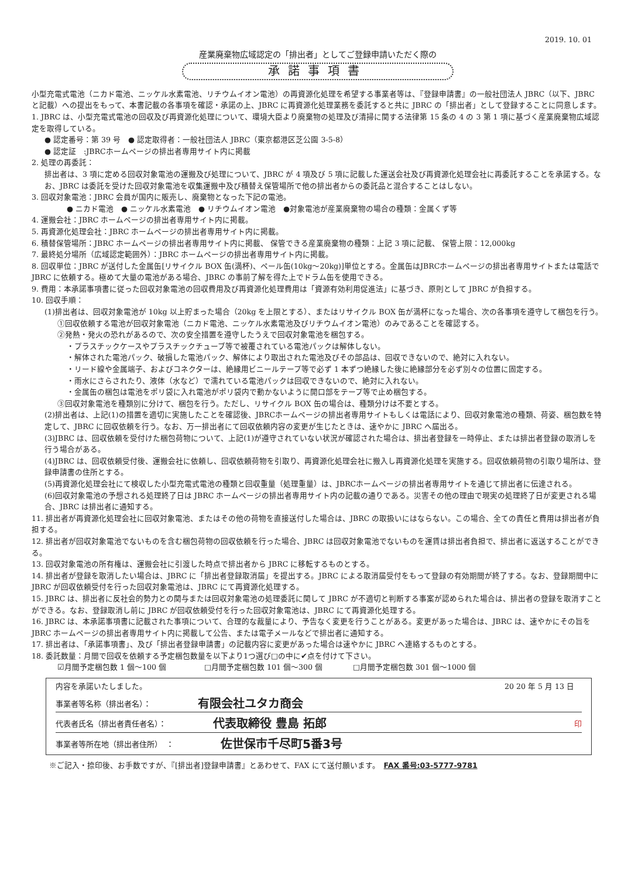2019. 10. 01
産業廃棄物広域認定の「排出者」としてご登録申請いただく際の
承諾事項書
小型充電式電池（ニカド電池、ニッケル水素電池、リチウムイオン電池）の再資源化処理を希望する事業者等は、『登録申請書』の一般社団法人 JBRC（以下、JBRC と記載）への提出をもって、本書記載の各事項を確認・承諾の上、JBRC に再資源化処理業務を委託すると共に JBRC の「排出者」として登録することに同意します。
1. JBRC は、小型充電式電池の回収及び再資源化処理について、環境大臣より廃棄物の処理及び清掃に関する法律第 15 条の 4 の 3 第 1 項に基づく産業廃棄物広域認定を取得している。
● 認定番号：第 39 号　● 認定取得者：一般社団法人 JBRC（東京都港区芝公園 3-5-8）
● 認定証　:JBRCホームページの排出者専用サイト内に掲載
2. 処理の再委託：
排出者は、3 項に定める回収対象電池の運搬及び処理について、JBRC が 4 項及び 5 項に記載した運送会社及び再資源化処理会社に再委託することを承諾する。なお、JBRC は委託を受けた回収対象電池を収集運搬中及び積替え保管場所で他の排出者からの委託品と混合することはしない。
3. 回収対象電池：JBRC 会員が国内に販売し、廃棄物となった下記の電池。
● ニカド電池　● ニッケル水素電池　● リチウムイオン電池　●対象電池が産業廃棄物の場合の種類：金属くず等
4. 運搬会社：JBRC ホームページの排出者専用サイト内に掲載。
5. 再資源化処理会社：JBRC ホームページの排出者専用サイト内に掲載。
6. 積替保管場所：JBRC ホームページの排出者専用サイト内に掲載、 保管できる産業廃棄物の種類：上記 3 項に記載、 保管上限：12,000kg
7. 最終処分場所（広域認定範囲外）：JBRC ホームページの排出者専用サイト内に掲載。
8. 回収単位：JBRC が送付した金属缶[リサイクル BOX 缶(満杯)、ペール缶(10kg～20kg)]単位とする。金属缶はJBRCホームページの排出者専用サイトまたは電話で JBRC に依頼する。極めて大量の電池がある場合、JBRC の事前了解を得た上でドラム缶を使用できる。
9. 費用：本承諾事項書に従った回収対象電池の回収費用及び再資源化処理費用は「資源有効利用促進法」に基づき、原則として JBRC が負担する。
10. 回収手順：
(1)排出者は、回収対象電池が 10kg 以上貯まった場合（20kg を上限とする）、またはリサイクル BOX 缶が満杯になった場合、次の各事項を遵守して梱包を行う。
①回収依頼する電池が回収対象電池（ニカド電池、ニッケル水素電池及びリチウムイオン電池）のみであることを確認する。
②発熱・発火の恐れがあるので、次の安全措置を遵守したうえで回収対象電池を梱包する。
・プラスチックケースやプラスチックチューブ等で被覆されている電池パックは解体しない。
・解体された電池パック、破損した電池パック、解体により取出された電池及びその部品は、回収できないので、絶対に入れない。
・リード線や金属端子、およびコネクターは、絶縁用ビニールテープ等で必ず 1 本ずつ絶縁した後に絶縁部分を必ず別々の位置に固定する。
・雨水にさらされたり、液体（水など）で濡れている電池パックは回収できないので、絶対に入れない。
・金属缶の梱包は電池をポリ袋に入れ電池がポリ袋内で動かないように開口部をテープ等で止め梱包する。
③回収対象電池を種類別に分けて、梱包を行う。ただし、リサイクル BOX 缶の場合は、種類分けは不要とする。
(2)排出者は、上記(1)の措置を適切に実施したことを確認後、JBRCホームページの排出者専用サイトもしくは電話により、回収対象電池の種類、荷姿、梱包数を特定して、JBRC に回収依頼を行う。なお、万一排出者にて回収依頼内容の変更が生じたときは、速やかに JBRC へ届出る。
(3)JBRC は、回収依頼を受付けた梱包荷物について、上記(1)が遵守されていない状況が確認された場合は、排出者登録を一時停止、または排出者登録の取消しを行う場合がある。
(4)JBRC は、回収依頼受付後、運搬会社に依頼し、回収依頼荷物を引取り、再資源化処理会社に搬入し再資源化処理を実施する。回収依頼荷物の引取り場所は、登録申請書の住所とする。
(5)再資源化処理会社にて検収した小型充電式電池の種類と回収重量（処理重量）は、JBRCホームページの排出者専用サイトを通じて排出者に伝達される。
(6)回収対象電池の予想される処理終了日は JBRC ホームページの排出者専用サイト内の記載の通りである。災害その他の理由で現実の処理終了日が変更される場合、JBRC は排出者に通知する。
11. 排出者が再資源化処理会社に回収対象電池、またはその他の荷物を直接送付した場合は、JBRC の取扱いにはならない。この場合、全ての責任と費用は排出者が負担する。
12. 排出者が回収対象電池でないものを含む梱包荷物の回収依頼を行った場合、JBRC は回収対象電池でないものを運賃は排出者負担で、排出者に返送することができる。
13. 回収対象電池の所有権は、運搬会社に引渡した時点で排出者から JBRC に移転するものとする。
14. 排出者が登録を取消したい場合は、JBRC に「排出者登録取消届」を提出する。JBRC による取消届受付をもって登録の有効期間が終了する。なお、登録期間中に JBRC が回収依頼受付を行った回収対象電池は、JBRC にて再資源化処理する。
15. JBRC は、排出者に反社会的勢力との関与または回収対象電池の処理委託に関して JBRC が不適切と判断する事案が認められた場合は、排出者の登録を取消すことができる。なお、登録取消し前に JBRC が回収依頼受付を行った回収対象電池は、JBRC にて再資源化処理する。
16. JBRC は、本承諾事項書に記載された事項について、合理的な裁量により、予告なく変更を行うことがある。変更があった場合は、JBRC は、速やかにその旨を JBRC ホームページの排出者専用サイト内に掲載して公告、または電子メールなどで排出者に通知する。
17. 排出者は、「承諾事項書」、及び「排出者登録申請書」の記載内容に変更があった場合は速やかに JBRC へ連絡するものとする。
18. 委託数量：月間で回収を依頼する予定梱包数量を以下より1つ選び□の中に✔点を付けて下さい。
☑月間予定梱包数 1 個～100 個　　　　　□月間予定梱包数 101 個～300 個　　　　□月間予定梱包数 301 個～1000 個
内容を承諾いたしました。 20 20 年 5 月 13 日　
事業者等名称（排出者名）： 有限会社ユタカ商会
代表者氏名（排出者責任者名）： 代表取締役 豊島 拓郎 印
事業者等所在地（排出者住所）　： 佐世保市千尽町5番3号
※ご記入・捺印後、お手数ですが、『[排出者]登録申請書』とあわせて、FAX にて送付願います。　FAX 番号:03-5777-9781